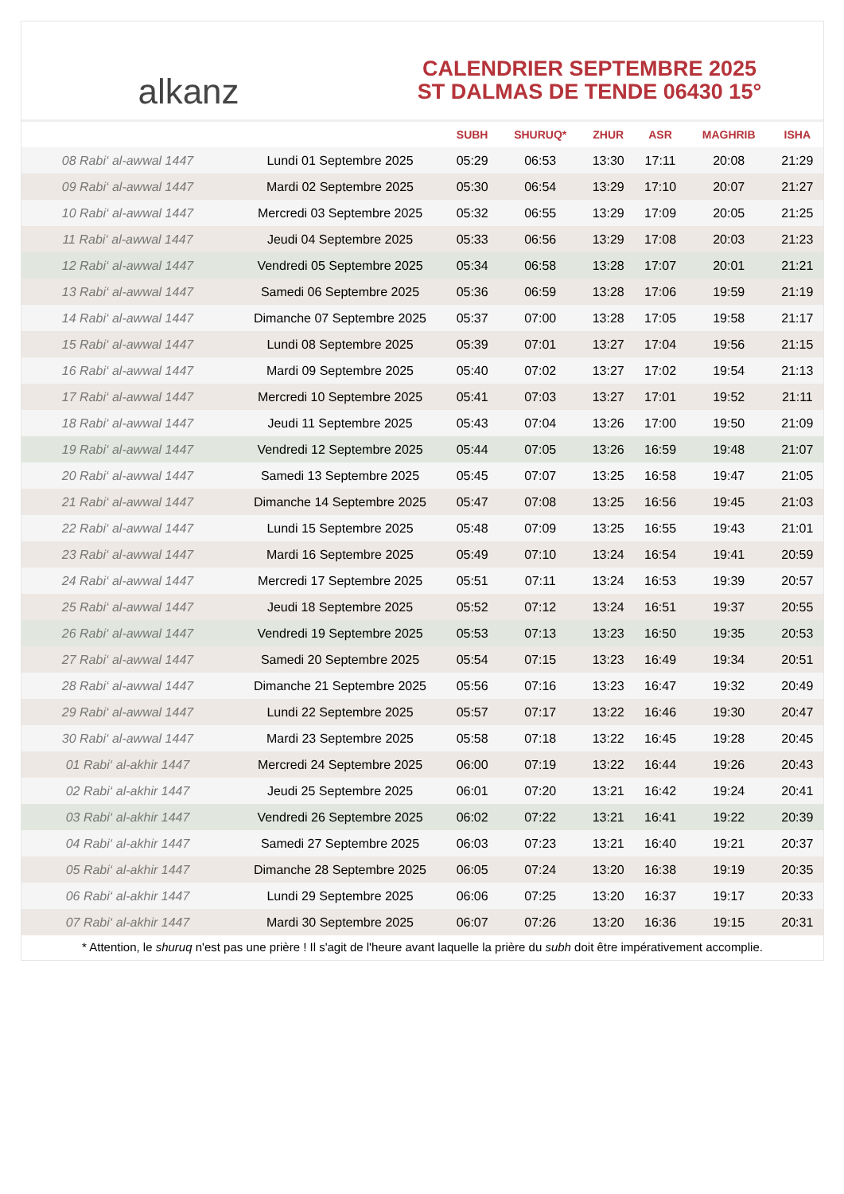alkanz
CALENDRIER SEPTEMBRE 2025
ST DALMAS DE TENDE 06430 15°
| | | SUBH | SHURUQ* | ZHUR | ASR | MAGHRIB | ISHA |
| --- | --- | --- | --- | --- | --- | --- | --- |
| 08 Rabi‘ al-awwal 1447 | Lundi 01 Septembre 2025 | 05:29 | 06:53 | 13:30 | 17:11 | 20:08 | 21:29 |
| 09 Rabi‘ al-awwal 1447 | Mardi 02 Septembre 2025 | 05:30 | 06:54 | 13:29 | 17:10 | 20:07 | 21:27 |
| 10 Rabi‘ al-awwal 1447 | Mercredi 03 Septembre 2025 | 05:32 | 06:55 | 13:29 | 17:09 | 20:05 | 21:25 |
| 11 Rabi‘ al-awwal 1447 | Jeudi 04 Septembre 2025 | 05:33 | 06:56 | 13:29 | 17:08 | 20:03 | 21:23 |
| 12 Rabi‘ al-awwal 1447 | Vendredi 05 Septembre 2025 | 05:34 | 06:58 | 13:28 | 17:07 | 20:01 | 21:21 |
| 13 Rabi‘ al-awwal 1447 | Samedi 06 Septembre 2025 | 05:36 | 06:59 | 13:28 | 17:06 | 19:59 | 21:19 |
| 14 Rabi‘ al-awwal 1447 | Dimanche 07 Septembre 2025 | 05:37 | 07:00 | 13:28 | 17:05 | 19:58 | 21:17 |
| 15 Rabi‘ al-awwal 1447 | Lundi 08 Septembre 2025 | 05:39 | 07:01 | 13:27 | 17:04 | 19:56 | 21:15 |
| 16 Rabi‘ al-awwal 1447 | Mardi 09 Septembre 2025 | 05:40 | 07:02 | 13:27 | 17:02 | 19:54 | 21:13 |
| 17 Rabi‘ al-awwal 1447 | Mercredi 10 Septembre 2025 | 05:41 | 07:03 | 13:27 | 17:01 | 19:52 | 21:11 |
| 18 Rabi‘ al-awwal 1447 | Jeudi 11 Septembre 2025 | 05:43 | 07:04 | 13:26 | 17:00 | 19:50 | 21:09 |
| 19 Rabi‘ al-awwal 1447 | Vendredi 12 Septembre 2025 | 05:44 | 07:05 | 13:26 | 16:59 | 19:48 | 21:07 |
| 20 Rabi‘ al-awwal 1447 | Samedi 13 Septembre 2025 | 05:45 | 07:07 | 13:25 | 16:58 | 19:47 | 21:05 |
| 21 Rabi‘ al-awwal 1447 | Dimanche 14 Septembre 2025 | 05:47 | 07:08 | 13:25 | 16:56 | 19:45 | 21:03 |
| 22 Rabi‘ al-awwal 1447 | Lundi 15 Septembre 2025 | 05:48 | 07:09 | 13:25 | 16:55 | 19:43 | 21:01 |
| 23 Rabi‘ al-awwal 1447 | Mardi 16 Septembre 2025 | 05:49 | 07:10 | 13:24 | 16:54 | 19:41 | 20:59 |
| 24 Rabi‘ al-awwal 1447 | Mercredi 17 Septembre 2025 | 05:51 | 07:11 | 13:24 | 16:53 | 19:39 | 20:57 |
| 25 Rabi‘ al-awwal 1447 | Jeudi 18 Septembre 2025 | 05:52 | 07:12 | 13:24 | 16:51 | 19:37 | 20:55 |
| 26 Rabi‘ al-awwal 1447 | Vendredi 19 Septembre 2025 | 05:53 | 07:13 | 13:23 | 16:50 | 19:35 | 20:53 |
| 27 Rabi‘ al-awwal 1447 | Samedi 20 Septembre 2025 | 05:54 | 07:15 | 13:23 | 16:49 | 19:34 | 20:51 |
| 28 Rabi‘ al-awwal 1447 | Dimanche 21 Septembre 2025 | 05:56 | 07:16 | 13:23 | 16:47 | 19:32 | 20:49 |
| 29 Rabi‘ al-awwal 1447 | Lundi 22 Septembre 2025 | 05:57 | 07:17 | 13:22 | 16:46 | 19:30 | 20:47 |
| 30 Rabi‘ al-awwal 1447 | Mardi 23 Septembre 2025 | 05:58 | 07:18 | 13:22 | 16:45 | 19:28 | 20:45 |
| 01 Rabi‘ al-akhir 1447 | Mercredi 24 Septembre 2025 | 06:00 | 07:19 | 13:22 | 16:44 | 19:26 | 20:43 |
| 02 Rabi‘ al-akhir 1447 | Jeudi 25 Septembre 2025 | 06:01 | 07:20 | 13:21 | 16:42 | 19:24 | 20:41 |
| 03 Rabi‘ al-akhir 1447 | Vendredi 26 Septembre 2025 | 06:02 | 07:22 | 13:21 | 16:41 | 19:22 | 20:39 |
| 04 Rabi‘ al-akhir 1447 | Samedi 27 Septembre 2025 | 06:03 | 07:23 | 13:21 | 16:40 | 19:21 | 20:37 |
| 05 Rabi‘ al-akhir 1447 | Dimanche 28 Septembre 2025 | 06:05 | 07:24 | 13:20 | 16:38 | 19:19 | 20:35 |
| 06 Rabi‘ al-akhir 1447 | Lundi 29 Septembre 2025 | 06:06 | 07:25 | 13:20 | 16:37 | 19:17 | 20:33 |
| 07 Rabi‘ al-akhir 1447 | Mardi 30 Septembre 2025 | 06:07 | 07:26 | 13:20 | 16:36 | 19:15 | 20:31 |
* Attention, le shuruq n'est pas une prière ! Il s'agit de l'heure avant laquelle la prière du subh doit être impérativement accomplie.